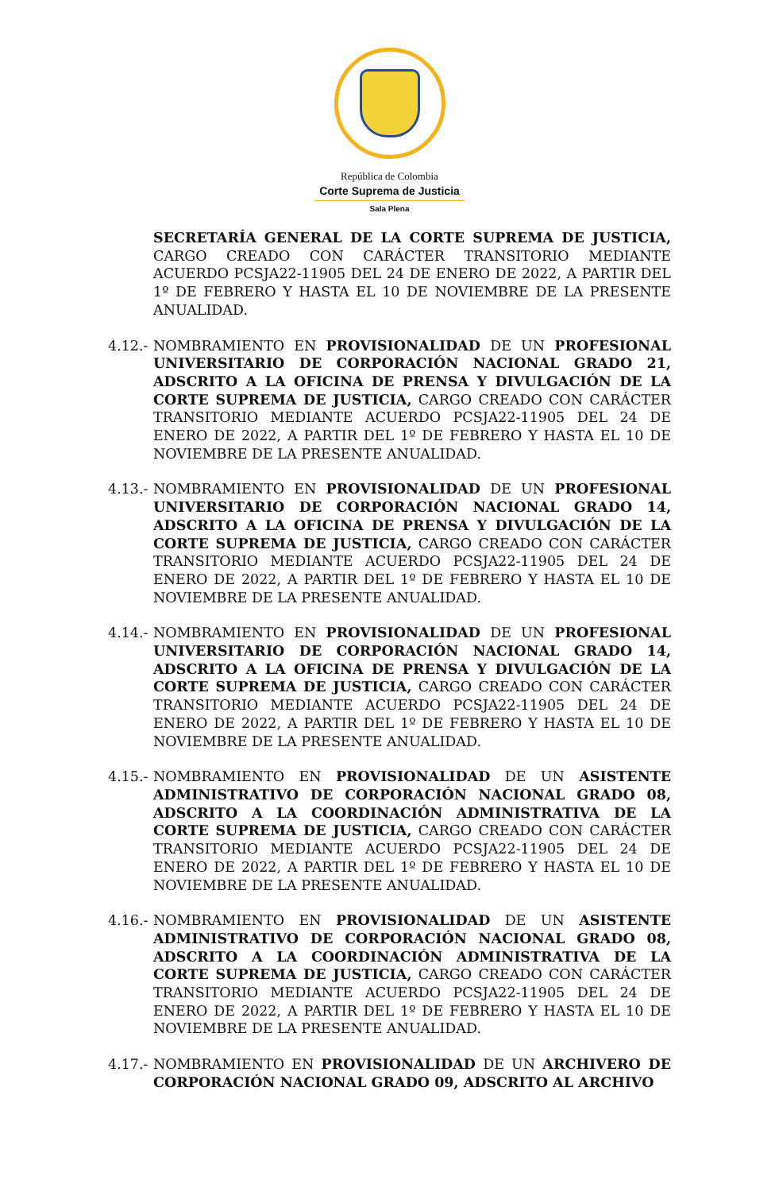República de Colombia
Corte Suprema de Justicia
Sala Plena
SECRETARÍA GENERAL DE LA CORTE SUPREMA DE JUSTICIA, CARGO CREADO CON CARÁCTER TRANSITORIO MEDIANTE ACUERDO PCSJA22-11905 DEL 24 DE ENERO DE 2022, A PARTIR DEL 1º DE FEBRERO Y HASTA EL 10 DE NOVIEMBRE DE LA PRESENTE ANUALIDAD.
4.12.- NOMBRAMIENTO EN PROVISIONALIDAD DE UN PROFESIONAL UNIVERSITARIO DE CORPORACIÓN NACIONAL GRADO 21, ADSCRITO A LA OFICINA DE PRENSA Y DIVULGACIÓN DE LA CORTE SUPREMA DE JUSTICIA, CARGO CREADO CON CARÁCTER TRANSITORIO MEDIANTE ACUERDO PCSJA22-11905 DEL 24 DE ENERO DE 2022, A PARTIR DEL 1º DE FEBRERO Y HASTA EL 10 DE NOVIEMBRE DE LA PRESENTE ANUALIDAD.
4.13.- NOMBRAMIENTO EN PROVISIONALIDAD DE UN PROFESIONAL UNIVERSITARIO DE CORPORACIÓN NACIONAL GRADO 14, ADSCRITO A LA OFICINA DE PRENSA Y DIVULGACIÓN DE LA CORTE SUPREMA DE JUSTICIA, CARGO CREADO CON CARÁCTER TRANSITORIO MEDIANTE ACUERDO PCSJA22-11905 DEL 24 DE ENERO DE 2022, A PARTIR DEL 1º DE FEBRERO Y HASTA EL 10 DE NOVIEMBRE DE LA PRESENTE ANUALIDAD.
4.14.- NOMBRAMIENTO EN PROVISIONALIDAD DE UN PROFESIONAL UNIVERSITARIO DE CORPORACIÓN NACIONAL GRADO 14, ADSCRITO A LA OFICINA DE PRENSA Y DIVULGACIÓN DE LA CORTE SUPREMA DE JUSTICIA, CARGO CREADO CON CARÁCTER TRANSITORIO MEDIANTE ACUERDO PCSJA22-11905 DEL 24 DE ENERO DE 2022, A PARTIR DEL 1º DE FEBRERO Y HASTA EL 10 DE NOVIEMBRE DE LA PRESENTE ANUALIDAD.
4.15.- NOMBRAMIENTO EN PROVISIONALIDAD DE UN ASISTENTE ADMINISTRATIVO DE CORPORACIÓN NACIONAL GRADO 08, ADSCRITO A LA COORDINACIÓN ADMINISTRATIVA DE LA CORTE SUPREMA DE JUSTICIA, CARGO CREADO CON CARÁCTER TRANSITORIO MEDIANTE ACUERDO PCSJA22-11905 DEL 24 DE ENERO DE 2022, A PARTIR DEL 1º DE FEBRERO Y HASTA EL 10 DE NOVIEMBRE DE LA PRESENTE ANUALIDAD.
4.16.- NOMBRAMIENTO EN PROVISIONALIDAD DE UN ASISTENTE ADMINISTRATIVO DE CORPORACIÓN NACIONAL GRADO 08, ADSCRITO A LA COORDINACIÓN ADMINISTRATIVA DE LA CORTE SUPREMA DE JUSTICIA, CARGO CREADO CON CARÁCTER TRANSITORIO MEDIANTE ACUERDO PCSJA22-11905 DEL 24 DE ENERO DE 2022, A PARTIR DEL 1º DE FEBRERO Y HASTA EL 10 DE NOVIEMBRE DE LA PRESENTE ANUALIDAD.
4.17.- NOMBRAMIENTO EN PROVISIONALIDAD DE UN ARCHIVERO DE CORPORACIÓN NACIONAL GRADO 09, ADSCRITO AL ARCHIVO